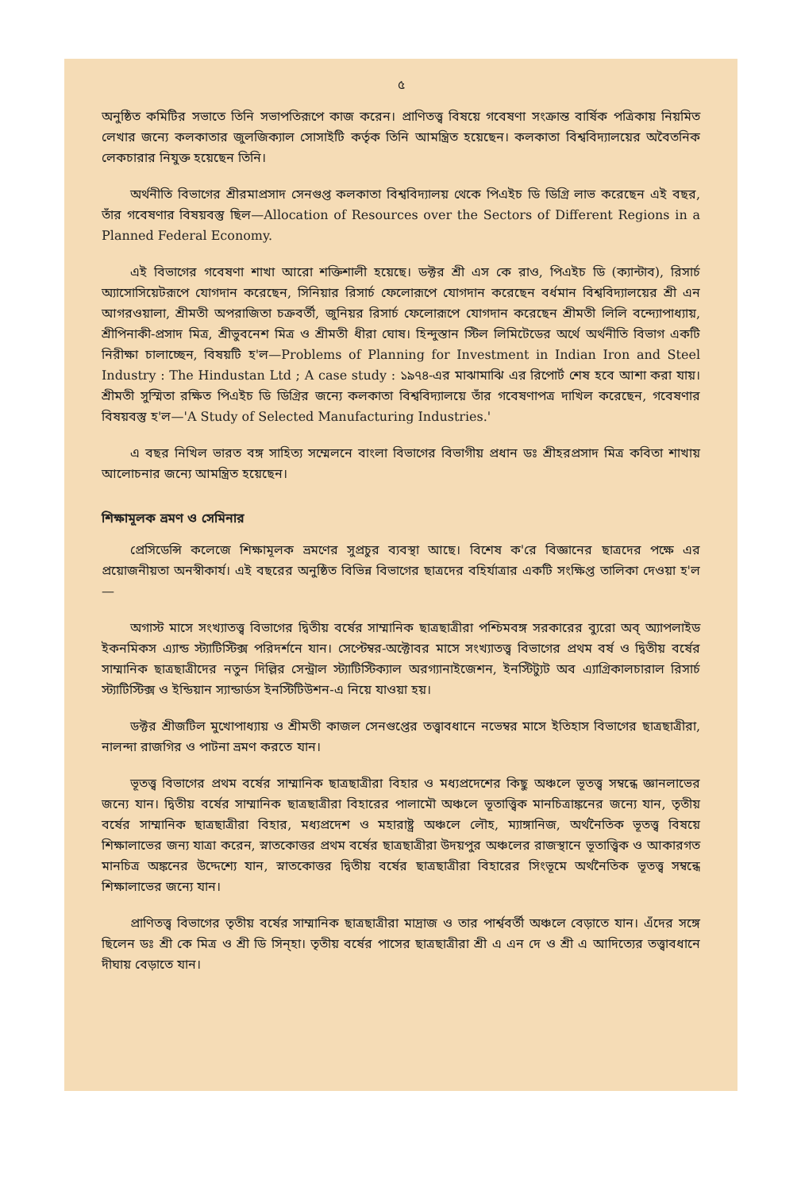৫
অনুষ্ঠিত কমিটির সভাতে তিনি সভাপতিরূপে কাজ করেন। প্রাণিতত্ত্ব বিষয়ে গবেষণা সংক্রান্ত বার্ষিক পত্রিকায় নিয়মিত লেখার জন্যে কলকাতার জুলজিক্যাল সোসাইটি কর্তৃক তিনি আমন্ত্রিত হয়েছেন। কলকাতা বিশ্ববিদ্যালয়ের অবৈতনিক লেকচারার নিযুক্ত হয়েছেন তিনি।
অর্থনীতি বিভাগের শ্রীরমাপ্রসাদ সেনগুপ্ত কলকাতা বিশ্ববিদ্যালয় থেকে পিএইচ ডি ডিগ্রি লাভ করেছেন এই বছর, তাঁর গবেষণার বিষয়বস্তু ছিল—Allocation of Resources over the Sectors of Different Regions in a Planned Federal Economy.
এই বিভাগের গবেষণা শাখা আরো শক্তিশালী হয়েছে। ডক্টর শ্রী এস কে রাও, পিএইচ ডি (ক্যান্টাব), রিসার্চ অ্যাসোসিয়েটরূপে যোগদান করেছেন, সিনিয়ার রিসার্চ ফেলোরূপে যোগদান করেছেন বর্ধমান বিশ্ববিদ্যালয়ের শ্রী এন আগরওয়ালা, শ্রীমতী অপরাজিতা চক্রবর্তী, জুনিয়র রিসার্চ ফেলোরূপে যোগদান করেছেন শ্রীমতী লিলি বন্দ্যোপাধ্যায়, শ্রীপিনাকী-প্রসাদ মিত্র, শ্রীভুবনেশ মিত্র ও শ্রীমতী ধীরা ঘোষ। হিন্দুস্তান স্টিল লিমিটেডের অর্থে অর্থনীতি বিভাগ একটি নিরীক্ষা চালাচ্ছেন, বিষয়টি হ'ল—Problems of Planning for Investment in Indian Iron and Steel Industry : The Hindustan Ltd ; A case study : ১৯৭৪-এর মাঝামাঝি এর রিপোর্ট শেষ হবে আশা করা যায়। শ্রীমতী সুস্মিতা রক্ষিত পিএইচ ডি ডিগ্রির জন্যে কলকাতা বিশ্ববিদ্যালয়ে তাঁর গবেষণাপত্র দাখিল করেছেন, গবেষণার বিষয়বস্তু হ'ল—'A Study of Selected Manufacturing Industries.'
এ বছর নিখিল ভারত বঙ্গ সাহিত্য সম্মেলনে বাংলা বিভাগের বিভাগীয় প্রধান ডঃ শ্রীহরপ্রসাদ মিত্র কবিতা শাখায় আলোচনার জন্যে আমন্ত্রিত হয়েছেন।
শিক্ষামূলক ভ্রমণ ও সেমিনার
প্রেসিডেন্সি কলেজে শিক্ষামূলক ভ্রমণের সুপ্রচুর ব্যবস্থা আছে। বিশেষ ক'রে বিজ্ঞানের ছাত্রদের পক্ষে এর প্রয়োজনীয়তা অনস্বীকার্য। এই বছরের অনুষ্ঠিত বিভিন্ন বিভাগের ছাত্রদের বহির্যাত্রার একটি সংক্ষিপ্ত তালিকা দেওয়া হ'ল—
অগাস্ট মাসে সংখ্যাতত্ত্ব বিভাগের দ্বিতীয় বর্ষের সাম্মানিক ছাত্রছাত্রীরা পশ্চিমবঙ্গ সরকারের ব্যুরো অব্ অ্যাপলাইড ইকনমিকস এ্যান্ড স্ট্যাটিস্টিক্স পরিদর্শনে যান। সেপ্টেম্বর-অক্টোবর মাসে সংখ্যাতত্ত্ব বিভাগের প্রথম বর্ষ ও দ্বিতীয় বর্ষের সাম্মানিক ছাত্রছাত্রীদের নতুন দিল্লির সেন্ট্রাল স্ট্যাটিস্টিক্যাল অরগ্যানাইজেশন, ইনস্টিট্যুট অব এ্যাগ্রিকালচারাল রিসার্চ স্ট্যাটিস্টিক্স ও ইন্ডিয়ান স্যান্ডার্ডস ইনস্টিটিউশন-এ নিয়ে যাওয়া হয়।
ডক্টর শ্রীজটিল মুখোপাধ্যায় ও শ্রীমতী কাজল সেনগুপ্তের তত্ত্বাবধানে নভেম্বর মাসে ইতিহাস বিভাগের ছাত্রছাত্রীরা, নালন্দা রাজগির ও পাটনা ভ্রমণ করতে যান।
ভূতত্ত্ব বিভাগের প্রথম বর্ষের সাম্মানিক ছাত্রছাত্রীরা বিহার ও মধ্যপ্রদেশের কিছু অঞ্চলে ভূতত্ত্ব সম্বন্ধে জ্ঞানলাভের জন্যে যান। দ্বিতীয় বর্ষের সাম্মানিক ছাত্রছাত্রীরা বিহারের পালামৌ অঞ্চলে ভূতাত্ত্বিক মানচিত্রাঙ্কনের জন্যে যান, তৃতীয় বর্ষের সাম্মানিক ছাত্রছাত্রীরা বিহার, মধ্যপ্রদেশ ও মহারাষ্ট্র অঞ্চলে লৌহ, ম্যাঙ্গানিজ, অর্থনৈতিক ভূতত্ত্ব বিষয়ে শিক্ষালাভের জন্য যাত্রা করেন, স্নাতকোত্তর প্রথম বর্ষের ছাত্রছাত্রীরা উদয়পুর অঞ্চলের রাজস্থানে ভূতাত্ত্বিক ও আকারগত মানচিত্র অঙ্কনের উদ্দেশ্যে যান, স্নাতকোত্তর দ্বিতীয় বর্ষের ছাত্রছাত্রীরা বিহারের সিংভূমে অর্থনৈতিক ভূতত্ত্ব সম্বন্ধে শিক্ষালাভের জন্যে যান।
প্রাণিতত্ত্ব বিভাগের তৃতীয় বর্ষের সাম্মানিক ছাত্রছাত্রীরা মাদ্রাজ ও তার পার্শ্ববর্তী অঞ্চলে বেড়াতে যান। এঁদের সঙ্গে ছিলেন ডঃ শ্রী কে মিত্র ও শ্রী ডি সিন্‌হা। তৃতীয় বর্ষের পাসের ছাত্রছাত্রীরা শ্রী এ এন দে ও শ্রী এ আদিত্যের তত্ত্বাবধানে দীঘায় বেড়াতে যান।